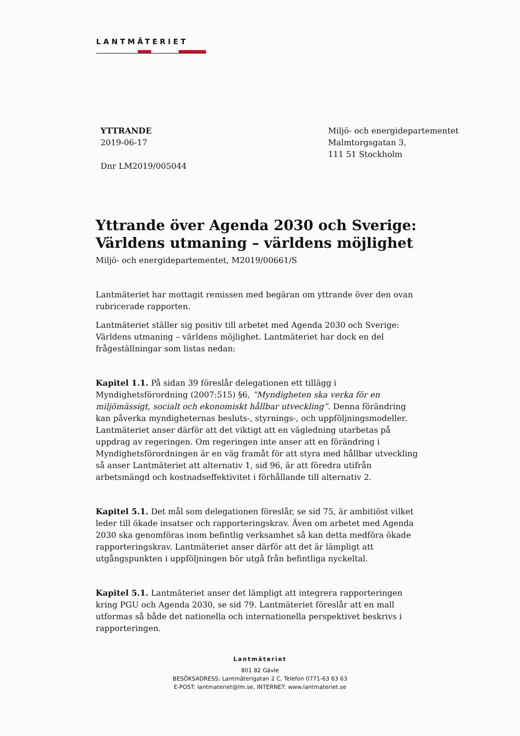LANTMÄTERIET
YTTRANDE
2019-06-17
Dnr LM2019/005044
Miljö- och energidepartementet
Malmtorgsgatan 3,
111 51 Stockholm
Yttrande över Agenda 2030 och Sverige: Världens utmaning – världens möjlighet
Miljö- och energidepartementet, M2019/00661/S
Lantmäteriet har mottagit remissen med begäran om yttrande över den ovan rubricerade rapporten.
Lantmäteriet ställer sig positiv till arbetet med Agenda 2030 och Sverige: Världens utmaning – världens möjlighet. Lantmäteriet har dock en del frågeställningar som listas nedan:
Kapitel 1.1. På sidan 39 föreslår delegationen ett tillägg i Myndighetsförordning (2007:515) §6, ”Myndigheten ska verka för en miljömässigt, socialt och ekonomiskt hållbar utveckling”. Denna förändring kan påverka myndigheternas besluts-, styrnings-, och uppföljningsmodeller. Lantmäteriet anser därför att det viktigt att en vägledning utarbetas på uppdrag av regeringen. Om regeringen inte anser att en förändring i Myndighetsförordningen är en väg framåt för att styra med hållbar utveckling så anser Lantmäteriet att alternativ 1, sid 96, är att föredra utifrån arbetsmängd och kostnadseffektivitet i förhållande till alternativ 2.
Kapitel 5.1. Det mål som delegationen föreslår, se sid 75, är ambitiöst vilket leder till ökade insatser och rapporteringskrav. Även om arbetet med Agenda 2030 ska genomföras inom befintlig verksamhet så kan detta medföra ökade rapporteringskrav. Lantmäteriet anser därför att det är lämpligt att utgångspunkten i uppföljningen bör utgå från befintliga nyckeltal.
Kapitel 5.1. Lantmäteriet anser det lämpligt att integrera rapporteringen kring PGU och Agenda 2030, se sid 79. Lantmäteriet föreslår att en mall utformas så både det nationella och internationella perspektivet beskrivs i rapporteringen.
Lantmäteriet
801 82 Gävle
BESÖKSADRESS: Lantmäterigatan 2 C, Telefon 0771-63 63 63
E-POST: lantmateriet@lm.se, INTERNET: www.lantmateriet.se